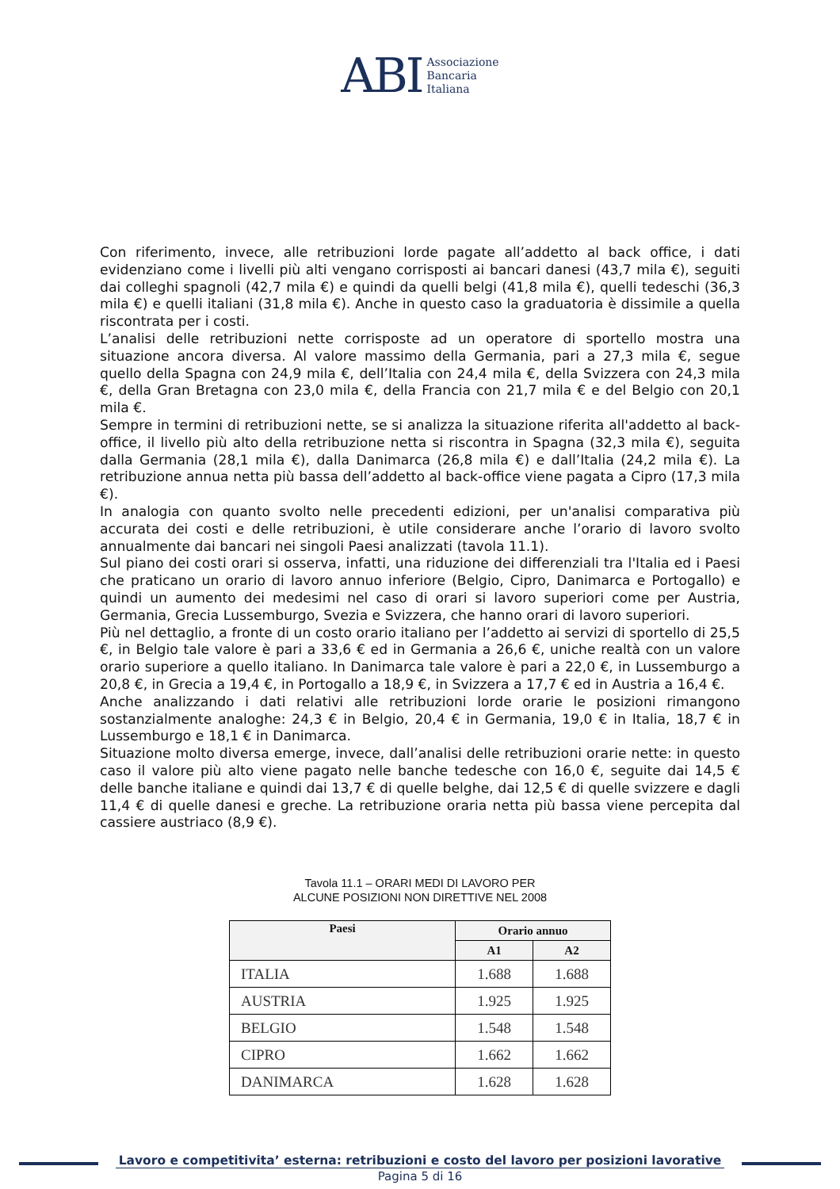ABI Associazione
Bancaria
Italiana
Con riferimento, invece, alle retribuzioni lorde pagate all’addetto al back office, i dati evidenziano come i livelli più alti vengano corrisposti ai bancari danesi (43,7 mila €), seguiti dai colleghi spagnoli (42,7 mila €) e quindi da quelli belgi (41,8 mila €), quelli tedeschi (36,3 mila €) e quelli italiani (31,8 mila €). Anche in questo caso la graduatoria è dissimile a quella riscontrata per i costi.
L’analisi delle retribuzioni nette corrisposte ad un operatore di sportello mostra una situazione ancora diversa. Al valore massimo della Germania, pari a 27,3 mila €, segue quello della Spagna con 24,9 mila €, dell’Italia con 24,4 mila €, della Svizzera con 24,3 mila €, della Gran Bretagna con 23,0 mila €, della Francia con 21,7 mila € e del Belgio con 20,1 mila €.
Sempre in termini di retribuzioni nette, se si analizza la situazione riferita all'addetto al back-office, il livello più alto della retribuzione netta si riscontra in Spagna (32,3 mila €), seguita dalla Germania (28,1 mila €), dalla Danimarca (26,8 mila €) e dall’Italia (24,2 mila €). La retribuzione annua netta più bassa dell’addetto al back-office viene pagata a Cipro (17,3 mila €).
In analogia con quanto svolto nelle precedenti edizioni, per un'analisi comparativa più accurata dei costi e delle retribuzioni, è utile considerare anche l’orario di lavoro svolto annualmente dai bancari nei singoli Paesi analizzati (tavola 11.1).
Sul piano dei costi orari si osserva, infatti, una riduzione dei differenziali tra l'Italia ed i Paesi che praticano un orario di lavoro annuo inferiore (Belgio, Cipro, Danimarca e Portogallo) e quindi un aumento dei medesimi nel caso di orari si lavoro superiori come per Austria, Germania, Grecia Lussemburgo, Svezia e Svizzera, che hanno orari di lavoro superiori.
Più nel dettaglio, a fronte di un costo orario italiano per l’addetto ai servizi di sportello di 25,5 €, in Belgio tale valore è pari a 33,6 € ed in Germania a 26,6 €, uniche realtà con un valore orario superiore a quello italiano. In Danimarca tale valore è pari a 22,0 €, in Lussemburgo a 20,8 €, in Grecia a 19,4 €, in Portogallo a 18,9 €, in Svizzera a 17,7 € ed in Austria a 16,4 €.
Anche analizzando i dati relativi alle retribuzioni lorde orarie le posizioni rimangono sostanzialmente analoghe: 24,3 € in Belgio, 20,4 € in Germania, 19,0 € in Italia, 18,7 € in Lussemburgo e 18,1 € in Danimarca.
Situazione molto diversa emerge, invece, dall’analisi delle retribuzioni orarie nette: in questo caso il valore più alto viene pagato nelle banche tedesche con 16,0 €, seguite dai 14,5 € delle banche italiane e quindi dai 13,7 € di quelle belghe, dai 12,5 € di quelle svizzere e dagli 11,4 € di quelle danesi e greche. La retribuzione oraria netta più bassa viene percepita dal cassiere austriaco (8,9 €).
Tavola 11.1 – ORARI MEDI DI LAVORO PER
ALCUNE POSIZIONI NON DIRETTIVE NEL 2008
| Paesi | Orario annuo | |
| --- | --- | --- |
| | A1 | A2 |
| ITALIA | 1.688 | 1.688 |
| AUSTRIA | 1.925 | 1.925 |
| BELGIO | 1.548 | 1.548 |
| CIPRO | 1.662 | 1.662 |
| DANIMARCA | 1.628 | 1.628 |
Lavoro e competitivita’ esterna: retribuzioni e costo del lavoro per posizioni lavorative
Pagina 5 di 16